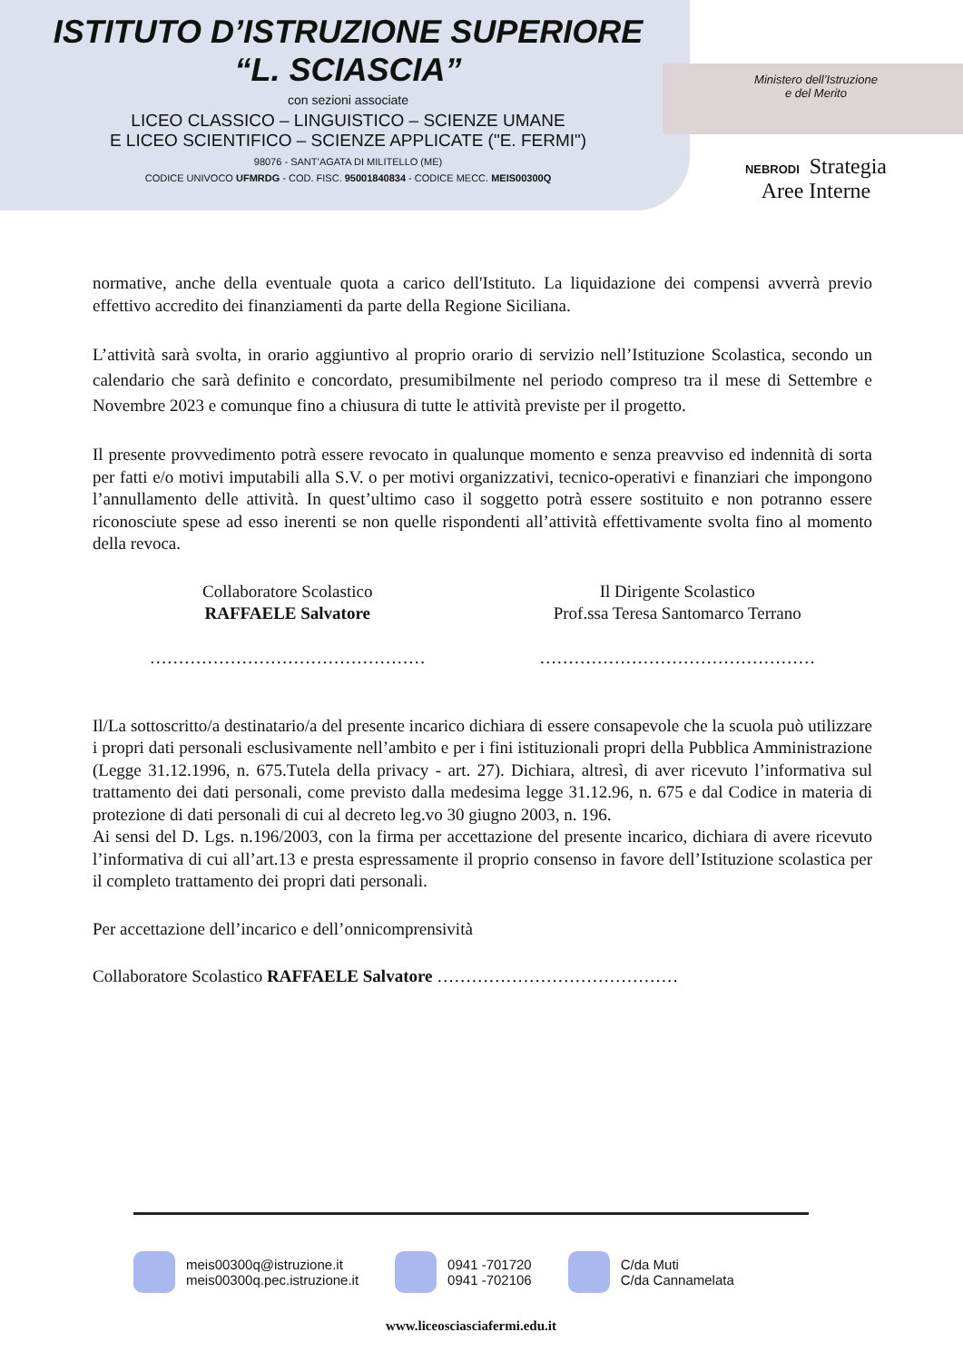ISTITUTO D’ISTRUZIONE SUPERIORE
“L. SCIASCIA”
con sezioni associate
LICEO CLASSICO – LINGUISTICO – SCIENZE UMANE
E LICEO SCIENTIFICO – SCIENZE APPLICATE ("E. FERMI")
98076 - SANT’AGATA DI MILITELLO (ME)
CODICE UNIVOCO UFMRDG - COD. FISC. 95001840834 - CODICE MECC. MEIS00300Q
Ministero dell’Istruzione
e del Merito
NEBRODI Strategia
Aree Interne
normative, anche della eventuale quota a carico dell'Istituto. La liquidazione dei compensi avverrà previo effettivo accredito dei finanziamenti da parte della Regione Siciliana.
L’attività sarà svolta, in orario aggiuntivo al proprio orario di servizio nell’Istituzione Scolastica, secondo un calendario che sarà definito e concordato, presumibilmente nel periodo compreso tra il mese di Settembre e Novembre 2023 e comunque fino a chiusura di tutte le attività previste per il progetto.
Il presente provvedimento potrà essere revocato in qualunque momento e senza preavviso ed indennità di sorta per fatti e/o motivi imputabili alla S.V. o per motivi organizzativi, tecnico-operativi e finanziari che impongono l’annullamento delle attività. In quest’ultimo caso il soggetto potrà essere sostituito e non potranno essere riconosciute spese ad esso inerenti se non quelle rispondenti all’attività effettivamente svolta fino al momento della revoca.
Collaboratore Scolastico
RAFFAELE Salvatore
…………………………………………
Il Dirigente Scolastico
Prof.ssa Teresa Santomarco Terrano
…………………………………………
Il/La sottoscritto/a destinatario/a del presente incarico dichiara di essere consapevole che la scuola può utilizzare i propri dati personali esclusivamente nell’ambito e per i fini istituzionali propri della Pubblica Amministrazione (Legge 31.12.1996, n. 675.Tutela della privacy - art. 27). Dichiara, altresì, di aver ricevuto l’informativa sul trattamento dei dati personali, come previsto dalla medesima legge 31.12.96, n. 675 e dal Codice in materia di protezione di dati personali di cui al decreto leg.vo 30 giugno 2003, n. 196.
Ai sensi del D. Lgs. n.196/2003, con la firma per accettazione del presente incarico, dichiara di avere ricevuto l’informativa di cui all’art.13 e presta espressamente il proprio consenso in favore dell’Istituzione scolastica per il completo trattamento dei propri dati personali.
Per accettazione dell’incarico e dell’onnicomprensività
Collaboratore Scolastico RAFFAELE Salvatore ……………………………………
meis00300q@istruzione.it
meis00300q.pec.istruzione.it
0941 -701720
0941 -702106
C/da Muti
C/da Cannamelata
www.liceosciasciafermi.edu.it